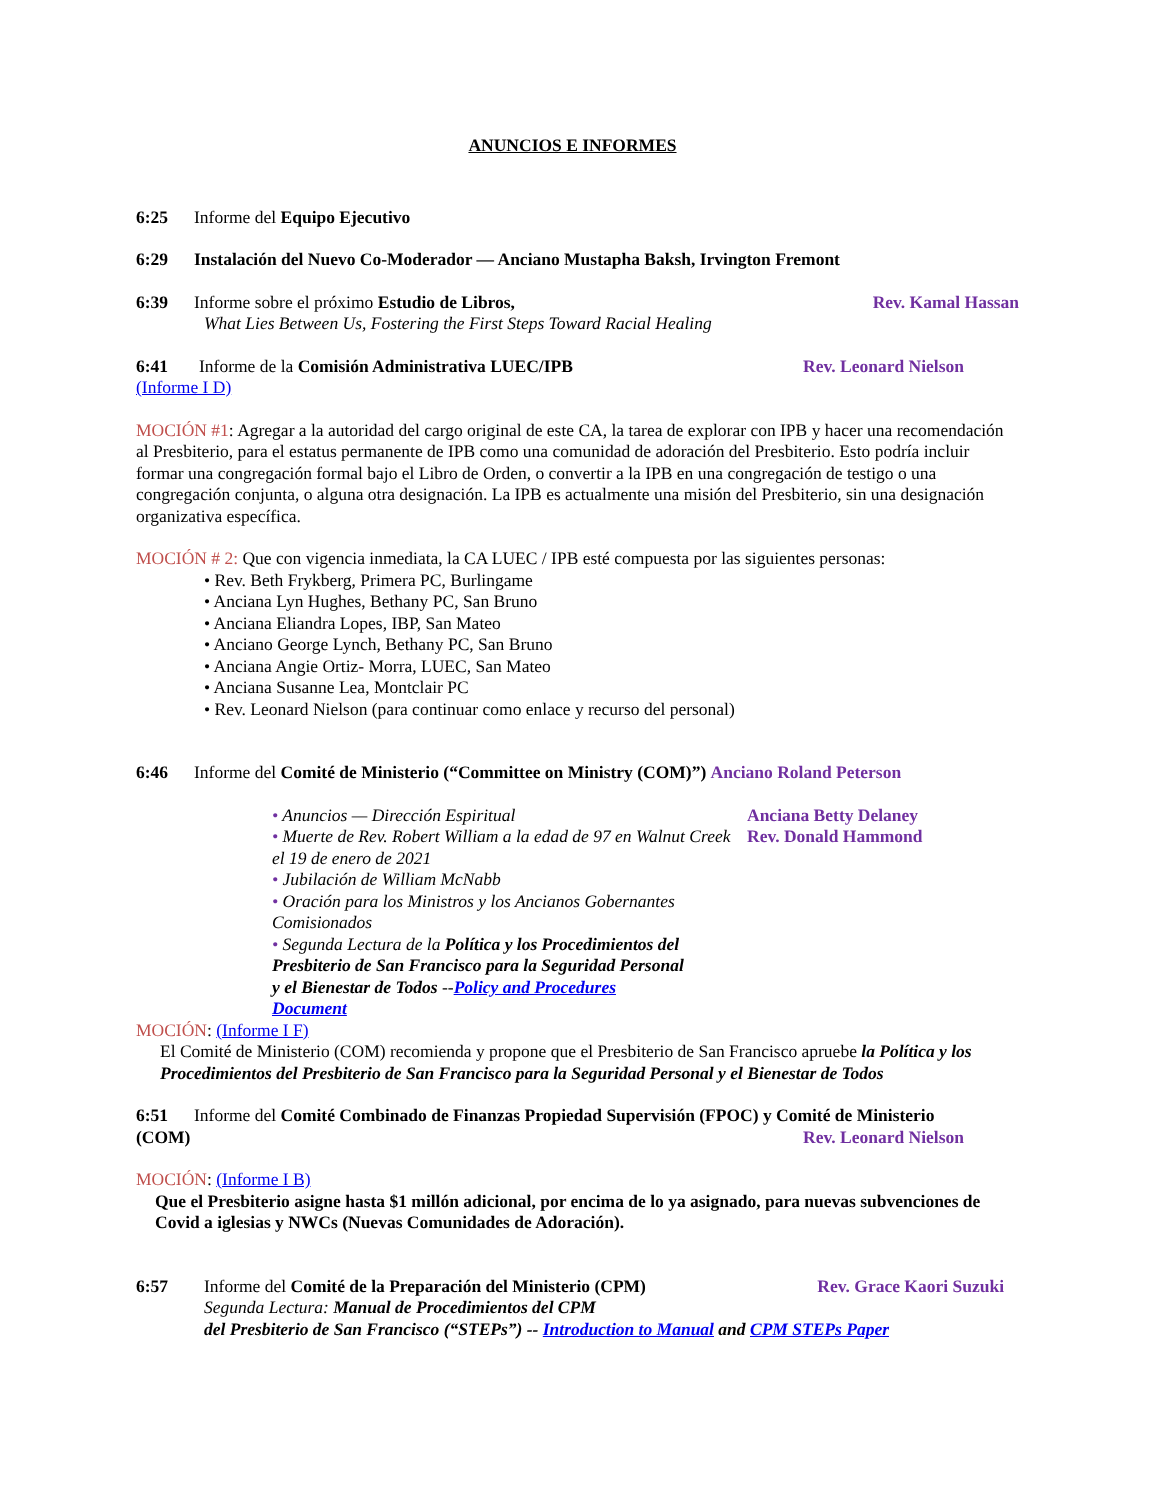ANUNCIOS E INFORMES
6:25 Informe del Equipo Ejecutivo
6:29 Instalación del Nuevo Co-Moderador — Anciano Mustapha Baksh, Irvington Fremont
6:39 Informe sobre el próximo Estudio de Libros,
Rev. Kamal Hassan
What Lies Between Us, Fostering the First Steps Toward Racial Healing
6:41 Informe de la Comisión Administrativa LUEC/IPB
Rev. Leonard Nielson
(Informe I D)
MOCIÓN #1: Agregar a la autoridad del cargo original de este CA, la tarea de explorar con IPB y hacer una recomendación al Presbiterio, para el estatus permanente de IPB como una comunidad de adoración del Presbiterio. Esto podría incluir formar una congregación formal bajo el Libro de Orden, o convertir a la IPB en una congregación de testigo o una congregación conjunta, o alguna otra designación. La IPB es actualmente una misión del Presbiterio, sin una designación organizativa específica.
MOCIÓN # 2: Que con vigencia inmediata, la CA LUEC / IPB esté compuesta por las siguientes personas:
• Rev. Beth Frykberg, Primera PC, Burlingame
• Anciana Lyn Hughes, Bethany PC, San Bruno
• Anciana Eliandra Lopes, IBP, San Mateo
• Anciano George Lynch, Bethany PC, San Bruno
• Anciana Angie Ortiz- Morra, LUEC, San Mateo
• Anciana Susanne Lea, Montclair PC
• Rev. Leonard Nielson (para continuar como enlace y recurso del personal)
6:46 Informe del Comité de Ministerio (“Committee on Ministry (COM)”) Anciano Roland Peterson
• Anuncios — Dirección Espiritual
• Muerte de Rev. Robert William a la edad de 97 en Walnut Creek el 19 de enero de 2021
• Jubilación de William McNabb
• Oración para los Ministros y los Ancianos Gobernantes Comisionados
Anciana Betty Delaney
Rev. Donald Hammond
• Segunda Lectura de la Política y los Procedimientos del Presbiterio de San Francisco para la Seguridad Personal y el Bienestar de Todos --Policy and Procedures Document
MOCIÓN: (Informe I F)
El Comité de Ministerio (COM) recomienda y propone que el Presbiterio de San Francisco apruebe la Política y los Procedimientos del Presbiterio de San Francisco para la Seguridad Personal y el Bienestar de Todos
6:51 Informe del Comité Combinado de Finanzas Propiedad Supervisión (FPOC) y Comité de Ministerio
(COM) Rev. Leonard Nielson
MOCIÓN: (Informe I B)
Que el Presbiterio asigne hasta $1 millón adicional, por encima de lo ya asignado, para nuevas subvenciones de Covid a iglesias y NWCs (Nuevas Comunidades de Adoración).
6:57 Informe del Comité de la Preparación del Ministerio (CPM)
Rev. Grace Kaori Suzuki
Segunda Lectura: Manual de Procedimientos del CPM
del Presbiterio de San Francisco (“STEPs”) -- Introduction to Manual and CPM STEPs Paper